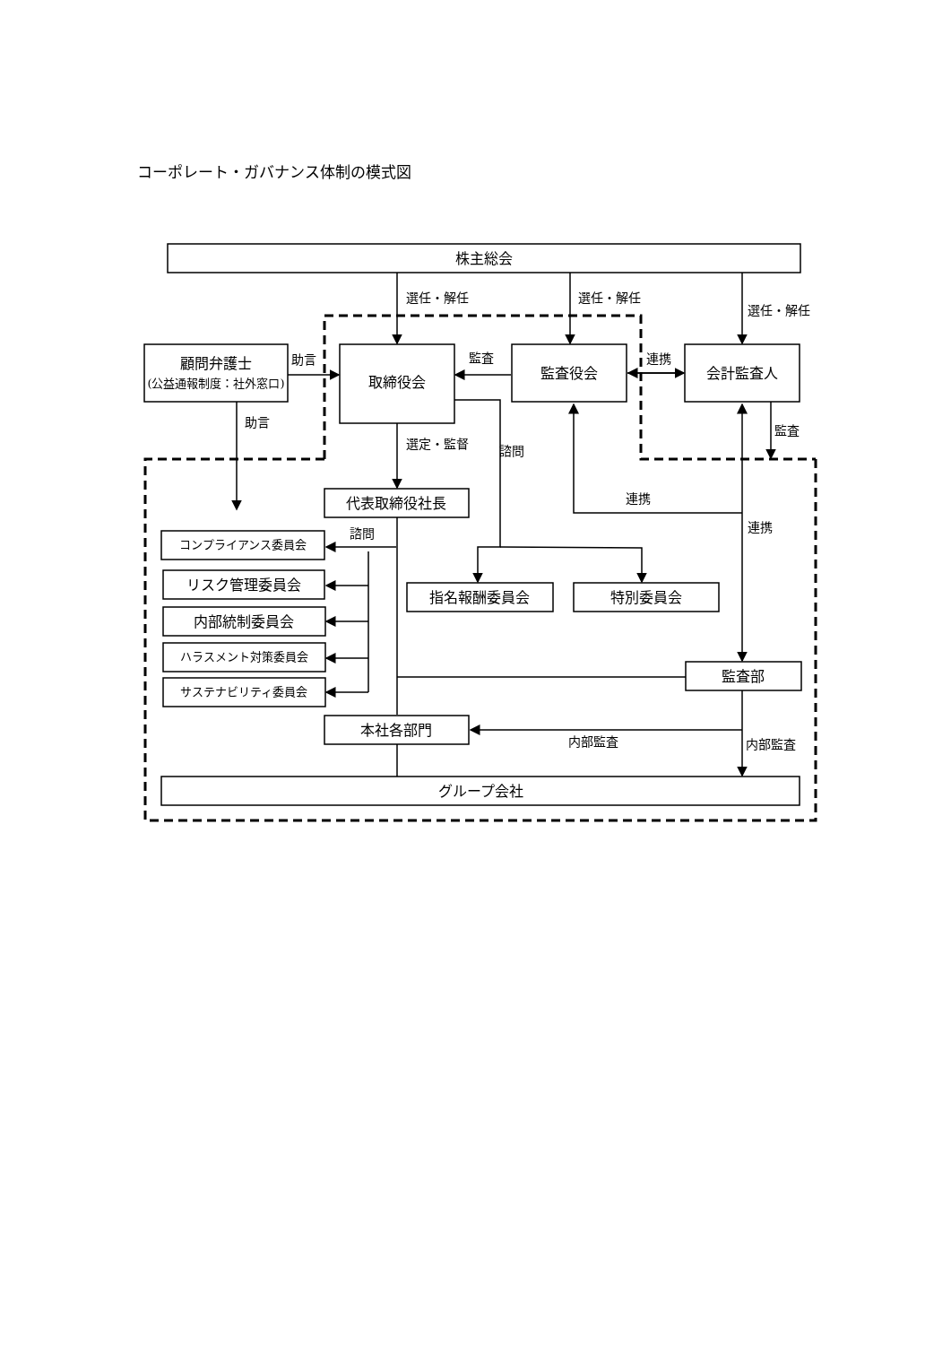コーポレート・ガバナンス体制の模式図
株主総会
顧問弁護士
(公益通報制度：社外窓口)
取締役会
監査役会
会計監査人
代表取締役社長
コンプライアンス委員会
リスク管理委員会
内部統制委員会
ハラスメント対策委員会
サステナビリティ委員会
指名報酬委員会
特別委員会
監査部
本社各部門
グループ会社
選任・解任
選任・解任
選任・解任
助言
監査
連携
助言
選定・監督
諮問
監査
連携
連携
諮問
内部監査
内部監査